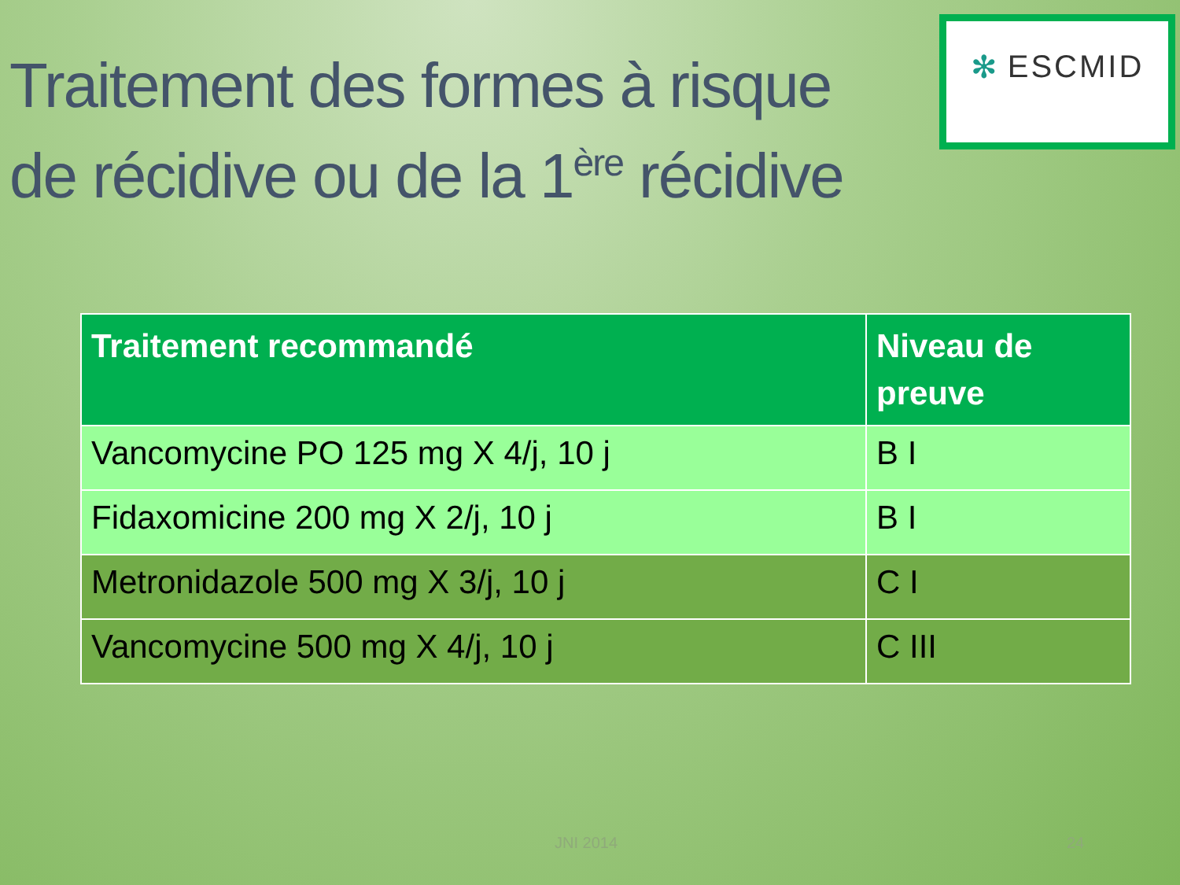Traitement des formes à risque
de récidive ou de la 1<sup>ère</sup> récidive
✻ ESCMID
| Traitement recommandé | Niveau de preuve |
| --- | --- |
| Vancomycine PO 125 mg X 4/j, 10 j | B I |
| Fidaxomicine 200 mg X 2/j, 10 j | B I |
| Metronidazole 500 mg X 3/j, 10 j | C I |
| Vancomycine 500 mg X 4/j, 10 j | C III |
JNI 2014 24